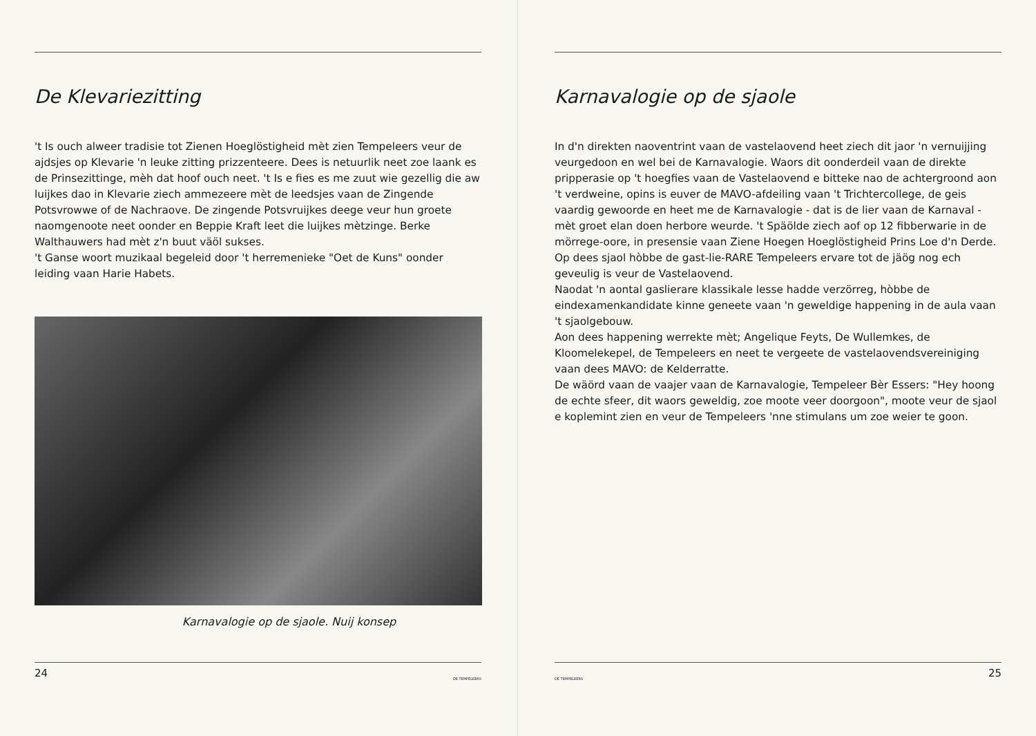De Klevariezitting
't Is ouch alweer tradisie tot Zienen Hoeglöstigheid mèt zien Tempeleers veur de ajdsjes op Klevarie 'n leuke zitting prizzenteere. Dees is netuurlik neet zoe laank es de Prinsezittinge, mèh dat hoof ouch neet. 't Is e fies es me zuut wie gezellig die aw luijkes dao in Klevarie ziech ammezeere mèt de leedsjes vaan de Zingende Potsvrowwe of de Nachraove. De zingende Potsvruijkes deege veur hun groete naomgenoote neet oonder en Beppie Kraft leet die luijkes mètzinge. Berke Walthauwers had mèt z'n buut väöl sukses.
't Ganse woort muzikaal begeleid door 't herremenieke "Oet de Kuns" oonder leiding vaan Harie Habets.
Karnavalogie op de sjaole. Nuij konsep
24 DE TEMPELEERS
Karnavalogie op de sjaole
In d'n direkten naoventrint vaan de vastelaovend heet ziech dit jaor 'n vernuijjing veurgedoon en wel bei de Karnavalogie. Waors dit oonderdeil vaan de direkte pripperasie op 't hoegfies vaan de Vastelaovend e bitteke nao de achtergroond aon 't verdweine, opins is euver de MAVO-afdeiling vaan 't Trichtercollege, de geis vaardig gewoorde en heet me de Karnavalogie - dat is de lier vaan de Karnaval - mèt groet elan doen herbore weurde. 't Späölde ziech aof op 12 fibberwarie in de mörrege-oore, in presensie vaan Ziene Hoegen Hoeglöstigheid Prins Loe d'n Derde. Op dees sjaol hòbbe de gast-lie-RARE Tempeleers ervare tot de jäög nog ech geveulig is veur de Vastelaovend.
Naodat 'n aontal gaslierare klassikale lesse hadde verzörreg, hòbbe de eindexamenkandidate kinne geneete vaan 'n geweldige happening in de aula vaan 't sjaolgebouw.
Aon dees happening werrekte mèt; Angelique Feyts, De Wullemkes, de Kloomelekepel, de Tempeleers en neet te vergeete de vastelaovendsvereiniging vaan dees MAVO: de Kelderratte.
De wäörd vaan de vaajer vaan de Karnavalogie, Tempeleer Bèr Essers: "Hey hoong de echte sfeer, dit waors geweldig, zoe moote veer doorgoon", moote veur de sjaol e koplemint zien en veur de Tempeleers 'nne stimulans um zoe weier te goon.
DE TEMPELEERS 25